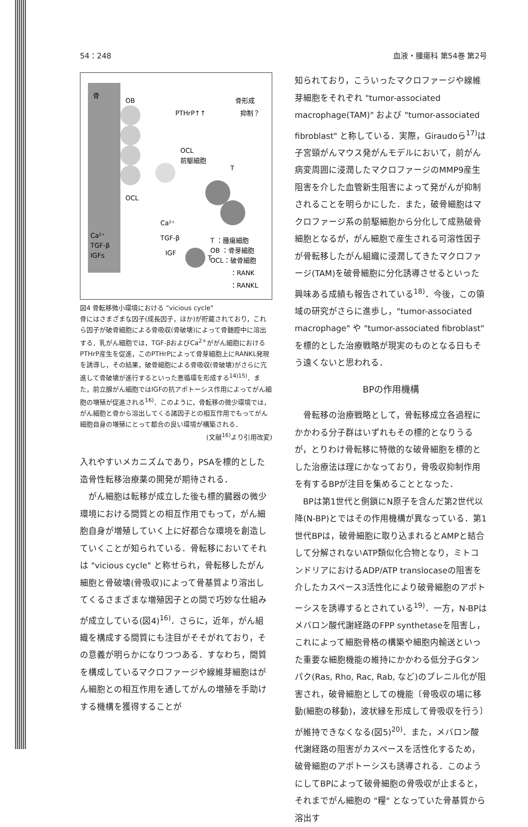54：248 血液・腫瘍科 第54巻 第2号
骨
OB
PTHrP↑↑
骨形成
抑制？
OCL
前駆細胞
OCL
T
Ca²⁺
TGF-β
IGF
T
Ca²⁺
TGF-β
IGFs
T ：腫瘍細胞
OB ：骨芽細胞
OCL：破骨細胞
：RANK
：RANKL
図4 骨転移微小環境における "vicious cycle"
骨にはさまざまな因子(成長因子，ほか)が貯蔵されており，これら因子が破骨細胞による骨吸収(骨破壊)によって骨髄腔中に溶出する．乳がん細胞では，TGF-βおよびCa<sup>2+</sup>ががん細胞におけるPTHrP産生を促進，このPTHrPによって骨芽細胞上にRANKL発現を誘導し，その結果，破骨細胞による骨吸収(骨破壊)がさらに亢進して骨破壊が進行するといった悪循環を形成する<sup>14)15)</sup>．また，前立腺がん細胞ではIGFの抗アポトーシス作用によってがん細胞の増殖が促進される<sup>16)</sup>．このように，骨転移の微少環境では，がん細胞と骨から溶出してくる諸因子との相互作用でもってがん細胞自身の増殖にとって都合の良い環境が構築される．
(文献<sup>16)</sup>より引用改変)
入れやすいメカニズムであり，PSAを標的とした造骨性転移治療薬の開発が期待される．
がん細胞は転移が成立した後も標的臓器の微少環境における間質との相互作用でもって，がん細胞自身が増殖していく上に好都合な環境を創造していくことが知られている．骨転移においてそれは "vicious cycle" と称せられ，骨転移したがん細胞と骨破壊(骨吸収)によって骨基質より溶出してくるさまざまな増殖因子との間で巧妙な仕組みが成立している(図4)<sup>16)</sup>．さらに，近年，がん組織を構成する間質にも注目がそそがれており，その意義が明らかになりつつある．すなわち，間質を構成しているマクロファージや線維芽細胞はがん細胞との相互作用を通してがんの増殖を手助けする機構を獲得することが
知られており，こういったマクロファージや線維芽細胞をそれぞれ "tumor-associated macrophage(TAM)" および "tumor-associated fibroblast" と称している．実際，Giraudoら<sup>17)</sup>は子宮頸がんマウス発がんモデルにおいて，前がん病変周囲に浸潤したマクロファージのMMP9産生阻害を介した血管新生阻害によって発がんが抑制されることを明らかにした．また，破骨細胞はマクロファージ系の前駆細胞から分化して成熟破骨細胞となるが，がん細胞で産生される可溶性因子が骨転移したがん組織に浸潤してきたマクロファージ(TAM)を破骨細胞に分化誘導させるといった興味ある成績も報告されている<sup>18)</sup>．今後，この領域の研究がさらに進歩し，"tumor-associated macrophage" や "tumor-associated fibroblast" を標的とした治療戦略が現実のものとなる日もそう遠くないと思われる．
BPの作用機構
骨転移の治療戦略として，骨転移成立各過程にかかわる分子群はいずれもその標的となりうるが，とりわけ骨転移に特徴的な破骨細胞を標的とした治療法は理にかなっており，骨吸収抑制作用を有するBPが注目を集めることとなった．
BPは第1世代と側鎖にN原子を含んだ第2世代以降(N-BP)とではその作用機構が異なっている．第1世代BPは，破骨細胞に取り込まれるとAMPと結合して分解されないATP類似化合物となり，ミトコンドリアにおけるADP/ATP translocaseの阻害を介したカスペース3活性化により破骨細胞のアポトーシスを誘導するとされている<sup>19)</sup>．一方，N-BPはメバロン酸代謝経路のFPP synthetaseを阻害し，これによって細胞骨格の構築や細胞内輸送といった重要な細胞機能の維持にかかわる低分子Gタンパク(Ras, Rho, Rac, Rab, など)のプレニル化が阻害され，破骨細胞としての機能〔骨吸収の場に移動(細胞の移動)，波状縁を形成して骨吸収を行う〕が維持できなくなる(図5)<sup>20)</sup>．また，メバロン酸代謝経路の阻害がカスペースを活性化するため，破骨細胞のアポトーシスも誘導される．このようにしてBPによって破骨細胞の骨吸収が止まると，それまでがん細胞の "糧" となっていた骨基質から溶出す